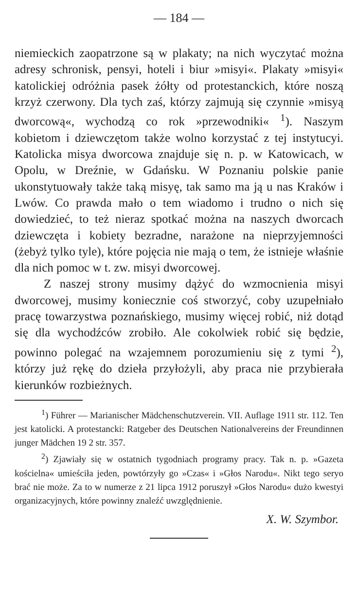— 184 —
niemieckich zaopatrzone są w plakaty; na nich wyczytać można adresy schronisk, pensyi, hoteli i biur »misyi«. Plakaty »misyi« katolickiej odróżnia pasek żółty od protestanckich, które noszą krzyż czerwony. Dla tych zaś, którzy zajmują się czynnie »misyą dworcową«, wychodzą co rok »przewodniki« <sup>1</sup>). Naszym kobietom i dziewczętom także wolno korzystać z tej instytucyi. Katolicka misya dworcowa znajduje się n. p. w Katowicach, w Opolu, w Dreźnie, w Gdańsku. W Poznaniu polskie panie ukonstytuowały także taką misyę, tak samo ma ją u nas Kraków i Lwów. Co prawda mało o tem wiadomo i trudno o nich się dowiedzieć, to też nieraz spotkać można na naszych dworcach dziewczęta i kobiety bezradne, narażone na nieprzyjemności (żebyż tylko tyle), które pojęcia nie mają o tem, że istnieje właśnie dla nich pomoc w t. zw. misyi dworcowej.
Z naszej strony musimy dążyć do wzmocnienia misyi dworcowej, musimy koniecznie coś stworzyć, coby uzupełniało pracę towarzystwa poznańskiego, musimy więcej robić, niż dotąd się dla wychodźców zrobiło. Ale cokolwiek robić się będzie, powinno polegać na wzajemnem porozumieniu się z tymi <sup>2</sup>), którzy już rękę do dzieła przyłożyli, aby praca nie przybierała kierunków rozbieżnych.
<sup>1</sup>) Führer — Marianischer Mädchenschutzverein. VII. Auflage 1911 str. 112. Ten jest katolicki. A protestancki: Ratgeber des Deutschen Nationalvereins der Freundinnen junger Mädchen 19 2 str. 357.
<sup>2</sup>) Zjawiały się w ostatnich tygodniach programy pracy. Tak n. p. »Gazeta kościelna« umieściła jeden, powtórzyły go »Czas« i »Głos Narodu«. Nikt tego seryo brać nie może. Za to w numerze z 21 lipca 1912 poruszył »Głos Narodu« dużo kwestyi organizacyjnych, które powinny znaleźć uwzględnienie.
X. W. Szymbor.